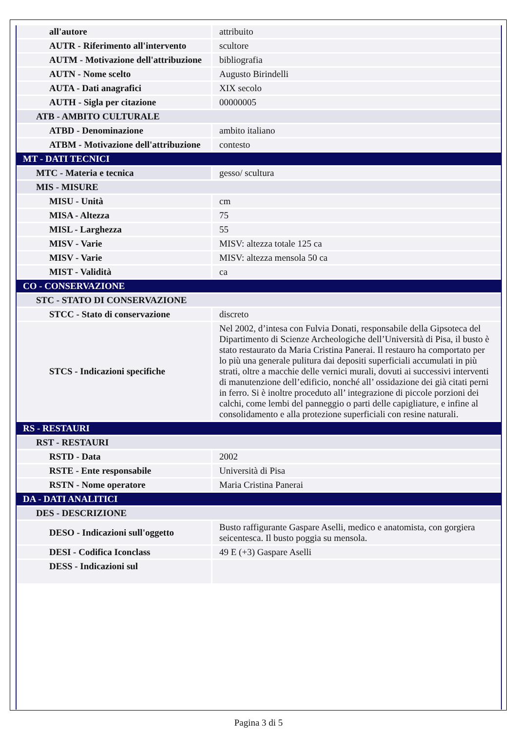| all'autore | attribuito |
| AUTR - Riferimento all'intervento | scultore |
| AUTM - Motivazione dell'attribuzione | bibliografia |
| AUTN - Nome scelto | Augusto Birindelli |
| AUTA - Dati anagrafici | XIX secolo |
| AUTH - Sigla per citazione | 00000005 |
| ATB - AMBITO CULTURALE | |
| ATBD - Denominazione | ambito italiano |
| ATBM - Motivazione dell'attribuzione | contesto |
| MT - DATI TECNICI | |
| MTC - Materia e tecnica | gesso/ scultura |
| MIS - MISURE | |
| MISU - Unità | cm |
| MISA - Altezza | 75 |
| MISL - Larghezza | 55 |
| MISV - Varie | MISV: altezza totale 125 ca |
| MISV - Varie | MISV: altezza mensola 50 ca |
| MIST - Validità | ca |
| CO - CONSERVAZIONE | |
| STC - STATO DI CONSERVAZIONE | |
| STCC - Stato di conservazione | discreto |
| STCS - Indicazioni specifiche | Nel 2002, d’intesa con Fulvia Donati, responsabile della Gipsoteca del Dipartimento di Scienze Archeologiche dell’Università di Pisa, il busto è stato restaurato da Maria Cristina Panerai. Il restauro ha comportato per lo più una generale pulitura dai depositi superficiali accumulati in più strati, oltre a macchie delle vernici murali, dovuti ai successivi interventi di manutenzione dell’edificio, nonché all’ ossidazione dei già citati perni in ferro. Si è inoltre proceduto all’ integrazione di piccole porzioni dei calchi, come lembi del panneggio o parti delle capigliature, e infine al consolidamento e alla protezione superficiali con resine naturali. |
| RS - RESTAURI | |
| RST - RESTAURI | |
| RSTD - Data | 2002 |
| RSTE - Ente responsabile | Università di Pisa |
| RSTN - Nome operatore | Maria Cristina Panerai |
| DA - DATI ANALITICI | |
| DES - DESCRIZIONE | |
| DESO - Indicazioni sull'oggetto | Busto raffigurante Gaspare Aselli, medico e anatomista, con gorgiera seicentesca. Il busto poggia su mensola. |
| DESI - Codifica Iconclass | 49 E (+3) Gaspare Aselli |
| DESS - Indicazioni sul | |
Pagina 3 di 5